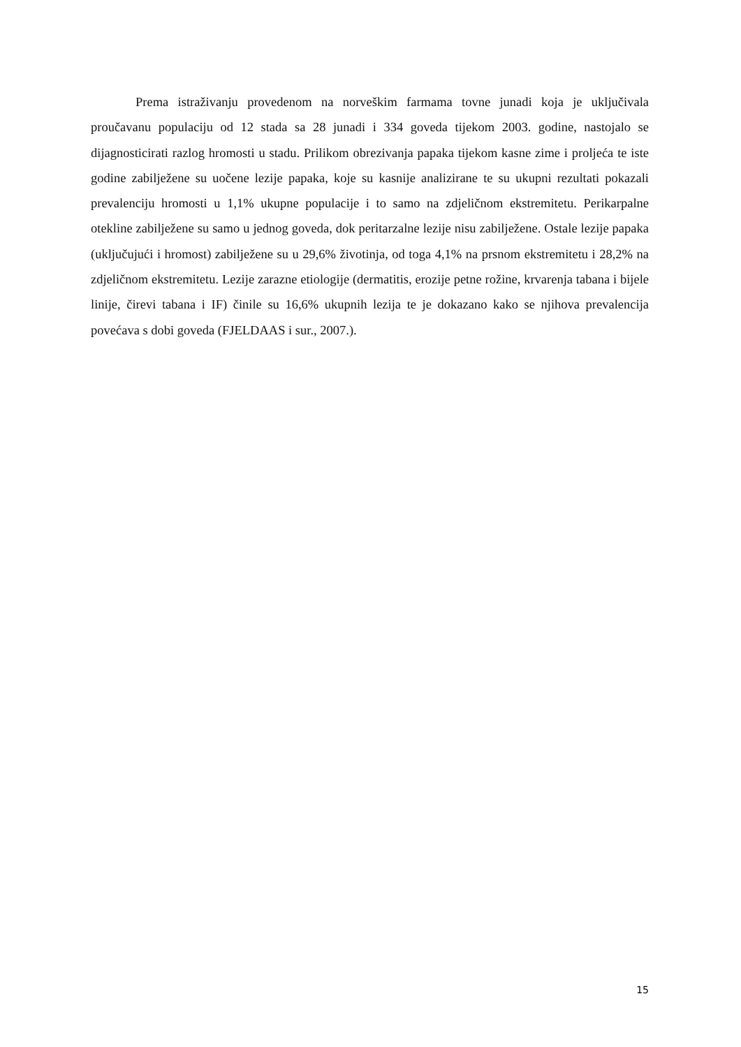Prema istraživanju provedenom na norveškim farmama tovne junadi koja je uključivala proučavanu populaciju od 12 stada sa 28 junadi i 334 goveda tijekom 2003. godine, nastojalo se dijagnosticirati razlog hromosti u stadu. Prilikom obrezivanja papaka tijekom kasne zime i proljeća te iste godine zabilježene su uočene lezije papaka, koje su kasnije analizirane te su ukupni rezultati pokazali prevalenciju hromosti u 1,1% ukupne populacije i to samo na zdjeličnom ekstremitetu. Perikarpalne otekline zabilježene su samo u jednog goveda, dok peritarzalne lezije nisu zabilježene. Ostale lezije papaka (uključujući i hromost) zabilježene su u 29,6% životinja, od toga 4,1% na prsnom ekstremitetu i 28,2% na zdjeličnom ekstremitetu. Lezije zarazne etiologije (dermatitis, erozije petne rožine, krvarenja tabana i bijele linije, čirevi tabana i IF) činile su 16,6% ukupnih lezija te je dokazano kako se njihova prevalencija povećava s dobi goveda (FJELDAAS i sur., 2007.).
15